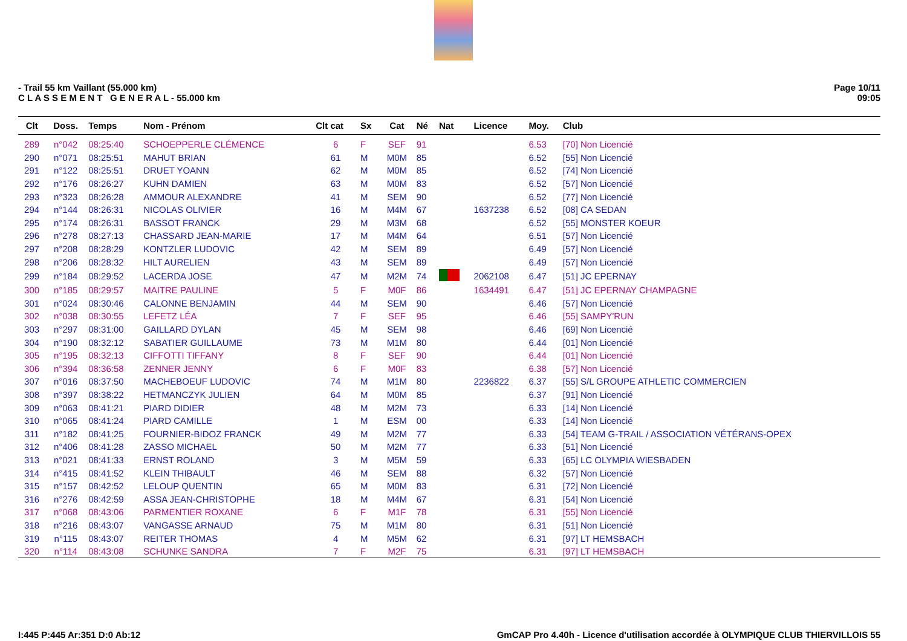- Trail 55 km Vaillant (55.000 km)
C L A S S E M E N T G E N E R A L - 55.000 km
Page 10/11
09:05
| Clt | Doss. | Temps | Nom - Prénom | Clt cat | Sx | Cat | Né | Nat | Licence | Moy. | Club |
| --- | --- | --- | --- | --- | --- | --- | --- | --- | --- | --- | --- |
| 289 | n°042 | 08:25:40 | SCHOEPPERLE CLÉMENCE | 6 | F | SEF | 91 | | | 6.53 | [70] Non Licencié |
| 290 | n°071 | 08:25:51 | MAHUT BRIAN | 61 | M | M0M | 85 | | | 6.52 | [55] Non Licencié |
| 291 | n°122 | 08:25:51 | DRUET YOANN | 62 | M | M0M | 85 | | | 6.52 | [74] Non Licencié |
| 292 | n°176 | 08:26:27 | KUHN DAMIEN | 63 | M | M0M | 83 | | | 6.52 | [57] Non Licencié |
| 293 | n°323 | 08:26:28 | AMMOUR ALEXANDRE | 41 | M | SEM | 90 | | | 6.52 | [77] Non Licencié |
| 294 | n°144 | 08:26:31 | NICOLAS OLIVIER | 16 | M | M4M | 67 | | 1637238 | 6.52 | [08] CA SEDAN |
| 295 | n°174 | 08:26:31 | BASSOT FRANCK | 29 | M | M3M | 68 | | | 6.52 | [55] MONSTER KOEUR |
| 296 | n°278 | 08:27:13 | CHASSARD JEAN-MARIE | 17 | M | M4M | 64 | | | 6.51 | [57] Non Licencié |
| 297 | n°208 | 08:28:29 | KONTZLER LUDOVIC | 42 | M | SEM | 89 | | | 6.49 | [57] Non Licencié |
| 298 | n°206 | 08:28:32 | HILT AURELIEN | 43 | M | SEM | 89 | | | 6.49 | [57] Non Licencié |
| 299 | n°184 | 08:29:52 | LACERDA JOSE | 47 | M | M2M | 74 | | 2062108 | 6.47 | [51] JC EPERNAY |
| 300 | n°185 | 08:29:57 | MAITRE PAULINE | 5 | F | M0F | 86 | | 1634491 | 6.47 | [51] JC EPERNAY CHAMPAGNE |
| 301 | n°024 | 08:30:46 | CALONNE BENJAMIN | 44 | M | SEM | 90 | | | 6.46 | [57] Non Licencié |
| 302 | n°038 | 08:30:55 | LEFETZ LÉA | 7 | F | SEF | 95 | | | 6.46 | [55] SAMPY'RUN |
| 303 | n°297 | 08:31:00 | GAILLARD DYLAN | 45 | M | SEM | 98 | | | 6.46 | [69] Non Licencié |
| 304 | n°190 | 08:32:12 | SABATIER GUILLAUME | 73 | M | M1M | 80 | | | 6.44 | [01] Non Licencié |
| 305 | n°195 | 08:32:13 | CIFFOTTI TIFFANY | 8 | F | SEF | 90 | | | 6.44 | [01] Non Licencié |
| 306 | n°394 | 08:36:58 | ZENNER JENNY | 6 | F | M0F | 83 | | | 6.38 | [57] Non Licencié |
| 307 | n°016 | 08:37:50 | MACHEBOEUF LUDOVIC | 74 | M | M1M | 80 | | 2236822 | 6.37 | [55] S/L GROUPE ATHLETIC COMMERCIEN |
| 308 | n°397 | 08:38:22 | HETMANCZYK JULIEN | 64 | M | M0M | 85 | | | 6.37 | [91] Non Licencié |
| 309 | n°063 | 08:41:21 | PIARD DIDIER | 48 | M | M2M | 73 | | | 6.33 | [14] Non Licencié |
| 310 | n°065 | 08:41:24 | PIARD CAMILLE | 1 | M | ESM | 00 | | | 6.33 | [14] Non Licencié |
| 311 | n°182 | 08:41:25 | FOURNIER-BIDOZ FRANCK | 49 | M | M2M | 77 | | | 6.33 | [54] TEAM G-TRAIL / ASSOCIATION VÉTÉRANS-OPEX |
| 312 | n°406 | 08:41:28 | ZASSO MICHAEL | 50 | M | M2M | 77 | | | 6.33 | [51] Non Licencié |
| 313 | n°021 | 08:41:33 | ERNST ROLAND | 3 | M | M5M | 59 | | | 6.33 | [65] LC OLYMPIA WIESBADEN |
| 314 | n°415 | 08:41:52 | KLEIN THIBAULT | 46 | M | SEM | 88 | | | 6.32 | [57] Non Licencié |
| 315 | n°157 | 08:42:52 | LELOUP QUENTIN | 65 | M | M0M | 83 | | | 6.31 | [72] Non Licencié |
| 316 | n°276 | 08:42:59 | ASSA JEAN-CHRISTOPHE | 18 | M | M4M | 67 | | | 6.31 | [54] Non Licencié |
| 317 | n°068 | 08:43:06 | PARMENTIER ROXANE | 6 | F | M1F | 78 | | | 6.31 | [55] Non Licencié |
| 318 | n°216 | 08:43:07 | VANGASSE ARNAUD | 75 | M | M1M | 80 | | | 6.31 | [51] Non Licencié |
| 319 | n°115 | 08:43:07 | REITER THOMAS | 4 | M | M5M | 62 | | | 6.31 | [97] LT HEMSBACH |
| 320 | n°114 | 08:43:08 | SCHUNKE SANDRA | 7 | F | M2F | 75 | | | 6.31 | [97] LT HEMSBACH |
I:445 P:445 Ar:351 D:0 Ab:12 GmCAP Pro 4.40h - Licence d'utilisation accordée à OLYMPIQUE CLUB THIERVILLOIS 55